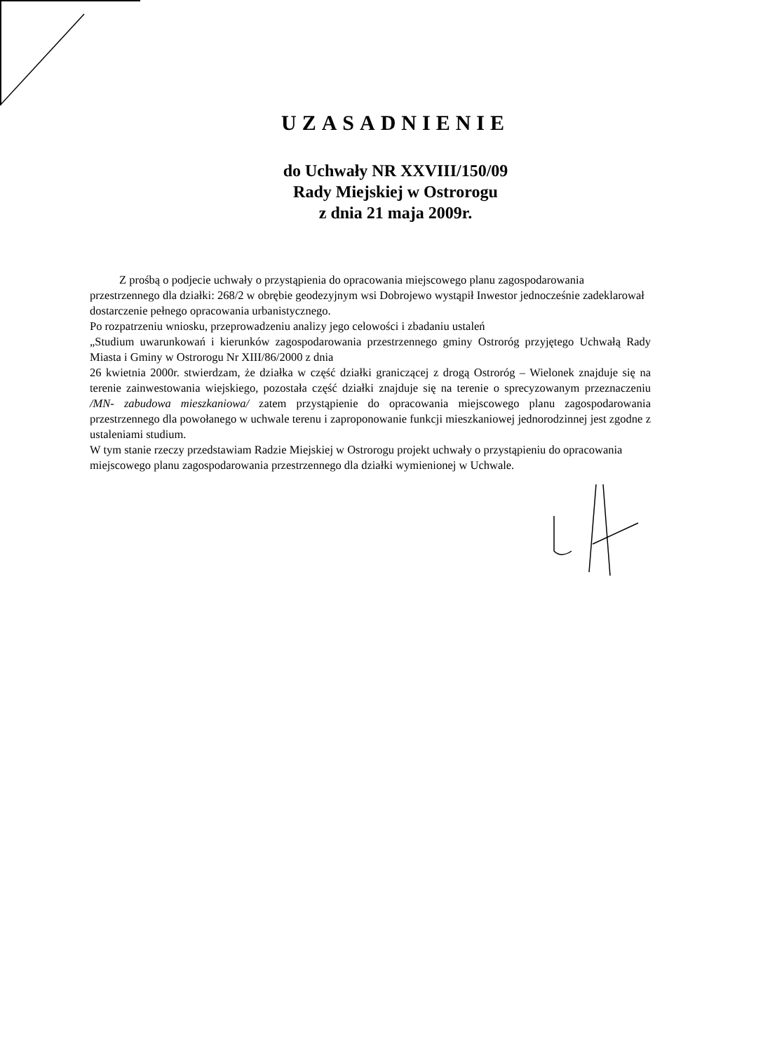UZASADNIENIE
do Uchwały NR XXVIII/150/09
Rady Miejskiej w Ostrorogu
z dnia 21 maja 2009r.
Z prośbą o podjecie uchwały o przystąpienia do opracowania miejscowego planu zagospodarowania przestrzennego dla działki: 268/2 w obrębie geodezyjnym wsi Dobrojewo wystąpił Inwestor jednocześnie zadeklarował dostarczenie pełnego opracowania urbanistycznego.
Po rozpatrzeniu wniosku, przeprowadzeniu analizy jego celowości i zbadaniu ustaleń
„Studium uwarunkowań i kierunków zagospodarowania przestrzennego gminy Ostroróg przyjętego Uchwałą Rady Miasta i Gminy w Ostrorogu Nr XIII/86/2000 z dnia
26 kwietnia 2000r. stwierdzam, że działka w część działki graniczącej z drogą Ostroróg – Wielonek znajduje się na terenie zainwestowania wiejskiego, pozostała część działki znajduje się na terenie o sprecyzowanym przeznaczeniu /MN- zabudowa mieszkaniowa/ zatem przystąpienie do opracowania miejscowego planu zagospodarowania przestrzennego dla powołanego w uchwale terenu i zaproponowanie funkcji mieszkaniowej jednorodzinnej jest zgodne z ustaleniami studium.
W tym stanie rzeczy przedstawiam Radzie Miejskiej w Ostrorogu projekt uchwały o przystąpieniu do opracowania miejscowego planu zagospodarowania przestrzennego dla działki wymienionej w Uchwale.